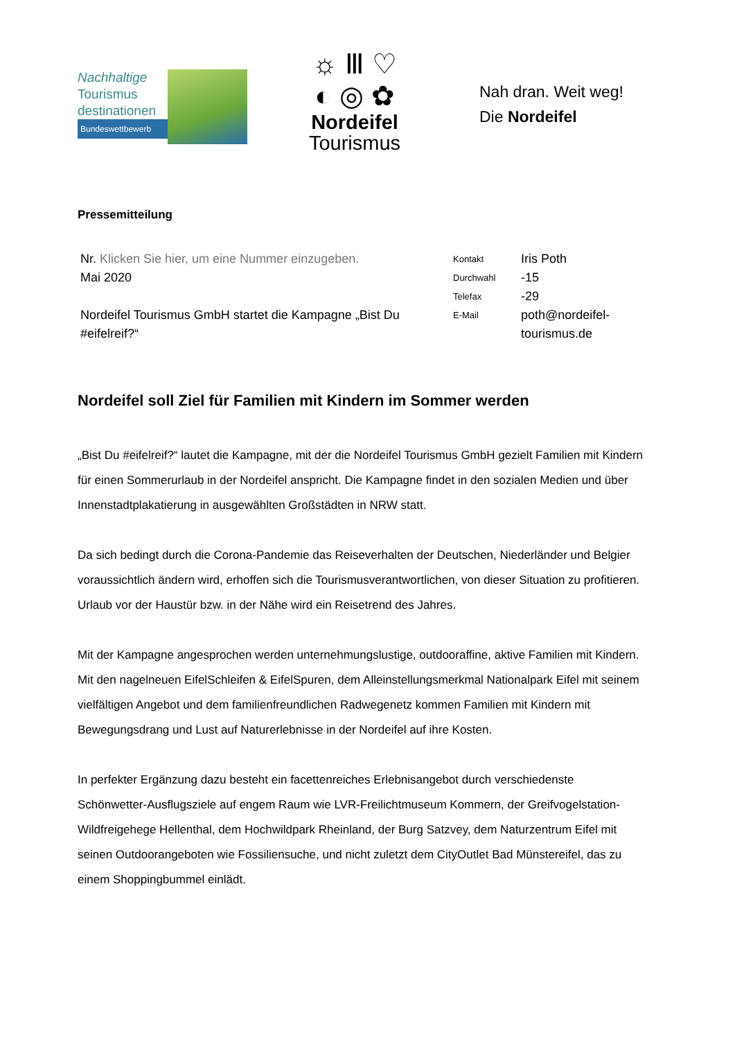Nachhaltige
Tourismus
destinationen
Bundeswettbewerb
☼ Ⅲ ♡
◐ ◎ ✿
Nordeifel
Tourismus
Nah dran. Weit weg!
Die Nordeifel
Pressemitteilung
| Nr. Klicken Sie hier, um eine Nummer einzugeben. | Kontakt | Iris Poth |
| Mai 2020 | Durchwahl | -15 |
| | Telefax | -29 |
| Nordeifel Tourismus GmbH startet die Kampagne „Bist Du #eifelreif?“ | E-Mail | poth@nordeifel-tourismus.de |
Nordeifel soll Ziel für Familien mit Kindern im Sommer werden
„Bist Du #eifelreif?“ lautet die Kampagne, mit der die Nordeifel Tourismus GmbH gezielt Familien mit Kindern für einen Sommerurlaub in der Nordeifel anspricht. Die Kampagne findet in den sozialen Medien und über Innenstadtplakatierung in ausgewählten Großstädten in NRW statt.
Da sich bedingt durch die Corona-Pandemie das Reiseverhalten der Deutschen, Niederländer und Belgier voraussichtlich ändern wird, erhoffen sich die Tourismusverantwortlichen, von dieser Situation zu profitieren. Urlaub vor der Haustür bzw. in der Nähe wird ein Reisetrend des Jahres.
Mit der Kampagne angesprochen werden unternehmungslustige, outdooraffine, aktive Familien mit Kindern. Mit den nagelneuen EifelSchleifen & EifelSpuren, dem Alleinstellungsmerkmal Nationalpark Eifel mit seinem vielfältigen Angebot und dem familienfreundlichen Radwegenetz kommen Familien mit Kindern mit Bewegungsdrang und Lust auf Naturerlebnisse in der Nordeifel auf ihre Kosten.
In perfekter Ergänzung dazu besteht ein facettenreiches Erlebnisangebot durch verschiedenste Schönwetter-Ausflugsziele auf engem Raum wie LVR-Freilichtmuseum Kommern, der Greifvogelstation-Wildfreigehege Hellenthal, dem Hochwildpark Rheinland, der Burg Satzvey, dem Naturzentrum Eifel mit seinen Outdoorangeboten wie Fossiliensuche, und nicht zuletzt dem CityOutlet Bad Münstereifel, das zu einem Shoppingbummel einlädt.